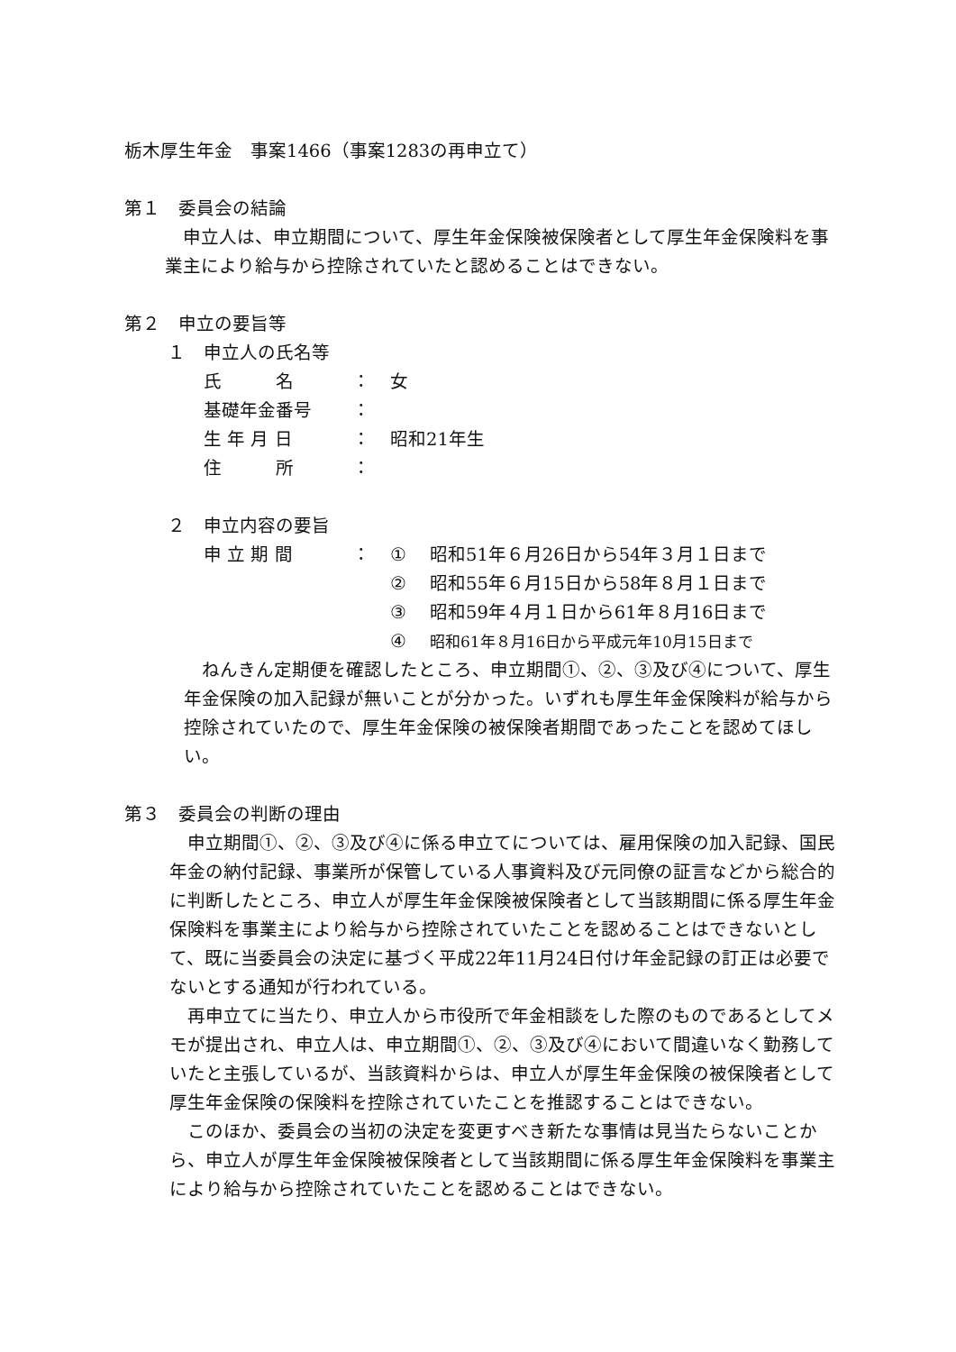栃木厚生年金　事案1466（事案1283の再申立て）
第１　委員会の結論
申立人は、申立期間について、厚生年金保険被保険者として厚生年金保険料を事業主により給与から控除されていたと認めることはできない。
第２　申立の要旨等
１　申立人の氏名等
氏　　　名 ： 女
基礎年金番号 ：
生 年 月 日 ： 昭和21年生
住　　　所 ：
２　申立内容の要旨
申 立 期 間 ： ① 昭和51年６月26日から54年３月１日まで
② 昭和55年６月15日から58年８月１日まで
③ 昭和59年４月１日から61年８月16日まで
④ 昭和61年８月16日から平成元年10月15日まで
ねんきん定期便を確認したところ、申立期間①、②、③及び④について、厚生年金保険の加入記録が無いことが分かった。いずれも厚生年金保険料が給与から控除されていたので、厚生年金保険の被保険者期間であったことを認めてほしい。
第３　委員会の判断の理由
申立期間①、②、③及び④に係る申立てについては、雇用保険の加入記録、国民年金の納付記録、事業所が保管している人事資料及び元同僚の証言などから総合的に判断したところ、申立人が厚生年金保険被保険者として当該期間に係る厚生年金保険料を事業主により給与から控除されていたことを認めることはできないとして、既に当委員会の決定に基づく平成22年11月24日付け年金記録の訂正は必要でないとする通知が行われている。
再申立てに当たり、申立人から市役所で年金相談をした際のものであるとしてメモが提出され、申立人は、申立期間①、②、③及び④において間違いなく勤務していたと主張しているが、当該資料からは、申立人が厚生年金保険の被保険者として厚生年金保険の保険料を控除されていたことを推認することはできない。
このほか、委員会の当初の決定を変更すべき新たな事情は見当たらないことから、申立人が厚生年金保険被保険者として当該期間に係る厚生年金保険料を事業主により給与から控除されていたことを認めることはできない。